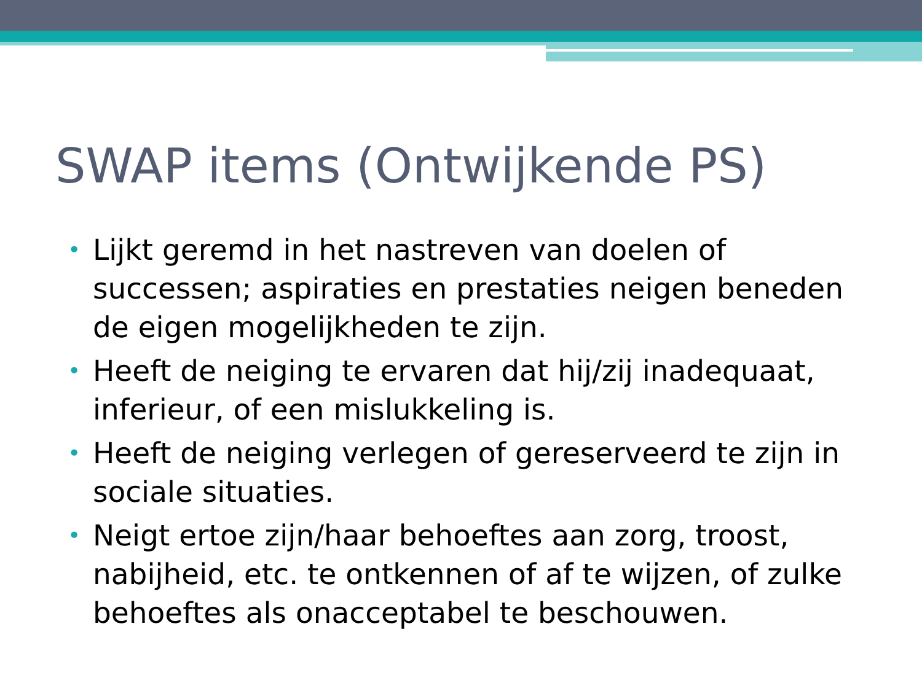SWAP items (Ontwijkende PS)
• Lijkt geremd in het nastreven van doelen of successen; aspiraties en prestaties neigen beneden de eigen mogelijkheden te zijn.
• Heeft de neiging te ervaren dat hij/zij inadequaat, inferieur, of een mislukkeling is.
• Heeft de neiging verlegen of gereserveerd te zijn in sociale situaties.
• Neigt ertoe zijn/haar behoeftes aan zorg, troost, nabijheid, etc. te ontkennen of af te wijzen, of zulke behoeftes als onacceptabel te beschouwen.